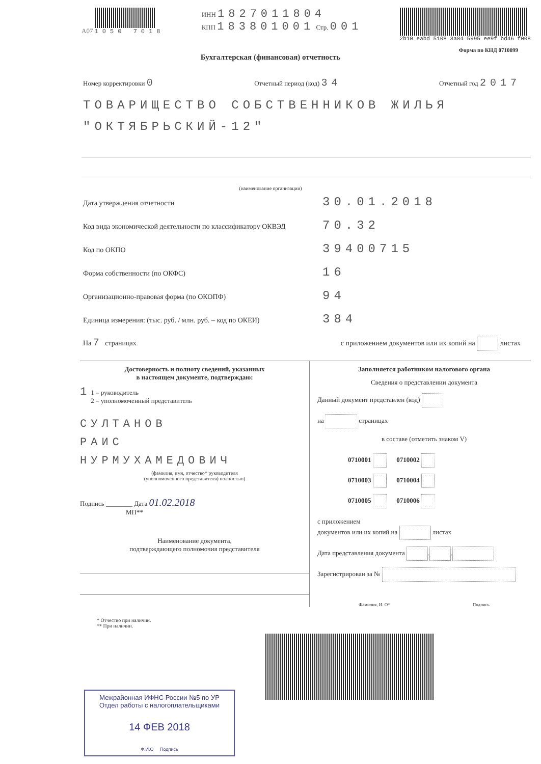A07 1050 7018 ИНН 1827011804
КПП 183801001 Стр. 001
2b10 eabd 5108 3a84 5995 ee9f bd46 f008
Форма по КНД 0710099
Бухгалтерская (финансовая) отчетность
Номер корректировки 0 Отчетный период (код) 34 Отчетный год 2017
ТОВАРИЩЕСТВО СОБСТВЕННИКОВ ЖИЛЬЯ "ОКТЯБРЬСКИЙ-12"
(наименование организации)
Дата утверждения отчетности 30.01.2018
Код вида экономической деятельности по классификатору ОКВЭД 70.32
Код по ОКПО 39400715
Форма собственности (по ОКФС) 16
Организационно-правовая форма (по ОКОПФ) 94
Единица измерения: (тыс. руб. / млн. руб. – код по ОКЕИ) 384
На 7 страницах с приложением документов или их копий на листах
Достоверность и полноту сведений, указанных
в настоящем документе, подтверждаю:
1 1 – руководитель
2 – уполномоченный представитель
СУЛТАНОВ
РАИС
НУРМУХАМЕДОВИЧ
(фамилия, имя, отчество* руководителя
(уполномоченного представителя) полностью)
Подпись ________ Дата 01.02.2018
МП**
Наименование документа,
подтверждающего полномочия представителя
Заполняется работником налогового органа
Сведения о представлении документа
Данный документ представлен (код)
на страницах
в составе (отметить знаком V)
0710001 0710002
0710003 0710004
0710005 0710006
с приложением
документов или их копий на листах
Дата представления документа . .
Зарегистрирован за №
Фамилия, И. О* Подпись
* Отчество при наличии.
** При наличии.
Межрайонная ИФНС России №5 по УР
Отдел работы с налогоплательщиками
14 ФЕВ 2018
Ф.И.О Подпись